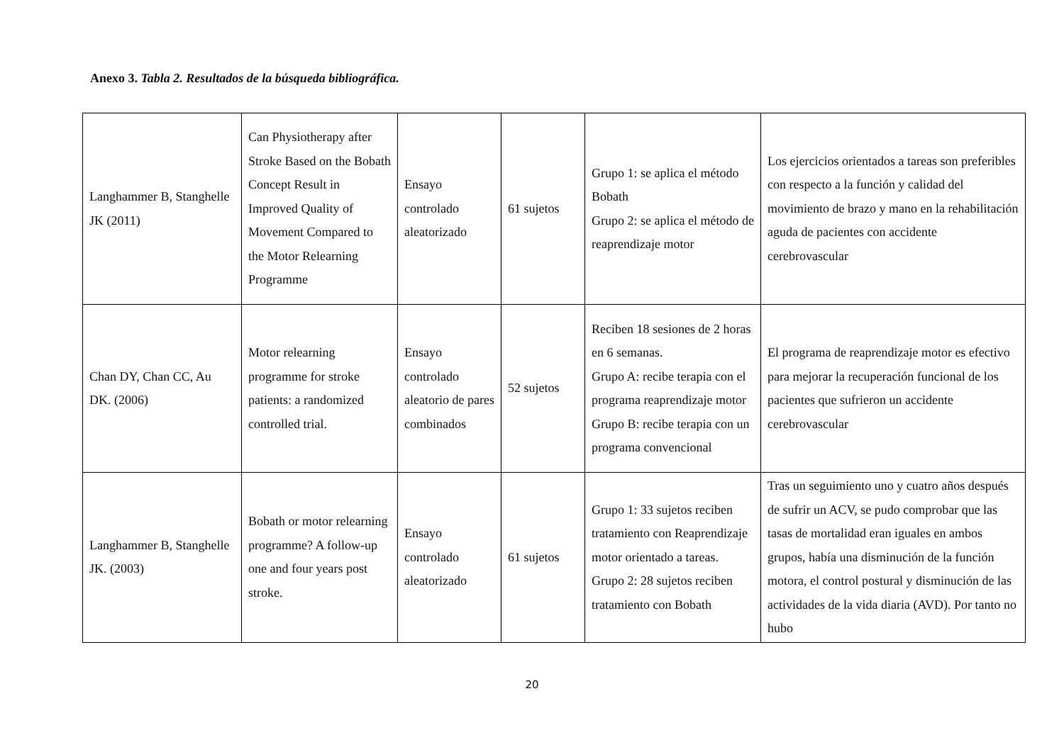Anexo 3. Tabla 2. Resultados de la búsqueda bibliográfica.
| Langhammer B, Stanghelle JK (2011) | Can Physiotherapy after Stroke Based on the Bobath Concept Result in Improved Quality of Movement Compared to the Motor Relearning Programme | Ensayo controlado aleatorizado | 61 sujetos | Grupo 1: se aplica el método Bobath Grupo 2: se aplica el método de reaprendizaje motor | Los ejercicios orientados a tareas son preferibles con respecto a la función y calidad del movimiento de brazo y mano en la rehabilitación aguda de pacientes con accidente cerebrovascular |
| Chan DY, Chan CC, Au DK. (2006) | Motor relearning programme for stroke patients: a randomized controlled trial. | Ensayo controlado aleatorio de pares combinados | 52 sujetos | Reciben 18 sesiones de 2 horas en 6 semanas. Grupo A: recibe terapia con el programa reaprendizaje motor Grupo B: recibe terapia con un programa convencional | El programa de reaprendizaje motor es efectivo para mejorar la recuperación funcional de los pacientes que sufrieron un accidente cerebrovascular |
| Langhammer B, Stanghelle JK. (2003) | Bobath or motor relearning programme? A follow-up one and four years post stroke. | Ensayo controlado aleatorizado | 61 sujetos | Grupo 1: 33 sujetos reciben tratamiento con Reaprendizaje motor orientado a tareas. Grupo 2: 28 sujetos reciben tratamiento con Bobath | Tras un seguimiento uno y cuatro años después de sufrir un ACV, se pudo comprobar que las tasas de mortalidad eran iguales en ambos grupos, había una disminución de la función motora, el control postural y disminución de las actividades de la vida diaria (AVD). Por tanto no hubo |
20